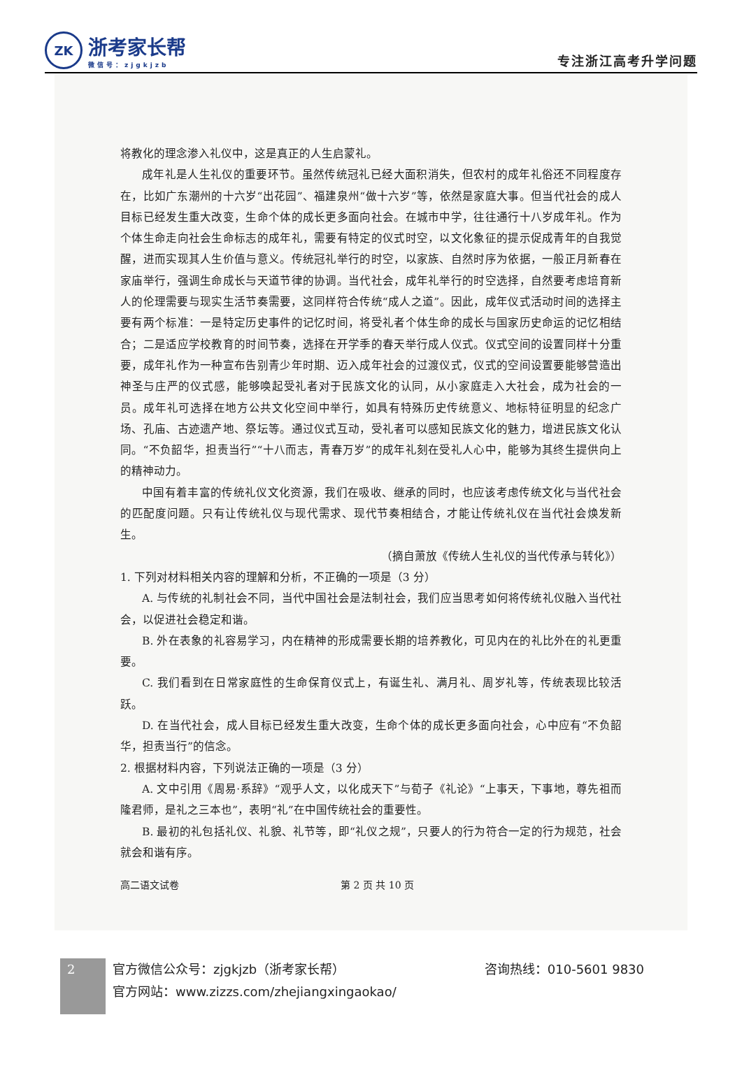ZK
浙考家长帮
微信号：zjgkjzb
专注浙江高考升学问题
将教化的理念渗入礼仪中，这是真正的人生启蒙礼。
成年礼是人生礼仪的重要环节。虽然传统冠礼已经大面积消失，但农村的成年礼俗还不同程度存在，比如广东潮州的十六岁“出花园”、福建泉州“做十六岁”等，依然是家庭大事。但当代社会的成人目标已经发生重大改变，生命个体的成长更多面向社会。在城市中学，往往通行十八岁成年礼。作为个体生命走向社会生命标志的成年礼，需要有特定的仪式时空，以文化象征的提示促成青年的自我觉醒，进而实现其人生价值与意义。传统冠礼举行的时空，以家族、自然时序为依据，一般正月新春在家庙举行，强调生命成长与天道节律的协调。当代社会，成年礼举行的时空选择，自然要考虑培育新人的伦理需要与现实生活节奏需要，这同样符合传统“成人之道”。因此，成年仪式活动时间的选择主要有两个标准：一是特定历史事件的记忆时间，将受礼者个体生命的成长与国家历史命运的记忆相结合；二是适应学校教育的时间节奏，选择在开学季的春天举行成人仪式。仪式空间的设置同样十分重要，成年礼作为一种宣布告别青少年时期、迈入成年社会的过渡仪式，仪式的空间设置要能够营造出神圣与庄严的仪式感，能够唤起受礼者对于民族文化的认同，从小家庭走入大社会，成为社会的一员。成年礼可选择在地方公共文化空间中举行，如具有特殊历史传统意义、地标特征明显的纪念广场、孔庙、古迹遗产地、祭坛等。通过仪式互动，受礼者可以感知民族文化的魅力，增进民族文化认同。“不负韶华，担责当行”“十八而志，青春万岁”的成年礼刻在受礼人心中，能够为其终生提供向上的精神动力。
中国有着丰富的传统礼仪文化资源，我们在吸收、继承的同时，也应该考虑传统文化与当代社会的匹配度问题。只有让传统礼仪与现代需求、现代节奏相结合，才能让传统礼仪在当代社会焕发新生。
（摘自萧放《传统人生礼仪的当代传承与转化》）
1. 下列对材料相关内容的理解和分析，不正确的一项是（3 分）
A. 与传统的礼制社会不同，当代中国社会是法制社会，我们应当思考如何将传统礼仪融入当代社会，以促进社会稳定和谐。
B. 外在表象的礼容易学习，内在精神的形成需要长期的培养教化，可见内在的礼比外在的礼更重要。
C. 我们看到在日常家庭性的生命保育仪式上，有诞生礼、满月礼、周岁礼等，传统表现比较活跃。
D. 在当代社会，成人目标已经发生重大改变，生命个体的成长更多面向社会，心中应有“不负韶华，担责当行”的信念。
2. 根据材料内容，下列说法正确的一项是（3 分）
A. 文中引用《周易·系辞》“观乎人文，以化成天下”与荀子《礼论》“上事天，下事地，尊先祖而隆君师，是礼之三本也”，表明“礼”在中国传统社会的重要性。
B. 最初的礼包括礼仪、礼貌、礼节等，即“礼仪之规”，只要人的行为符合一定的行为规范，社会就会和谐有序。
高二语文试卷 第 2 页 共 10 页
2
官方微信公众号：zjgkjzb（浙考家长帮） 咨询热线：010-5601 9830
官方网站：www.zizzs.com/zhejiangxingaokao/